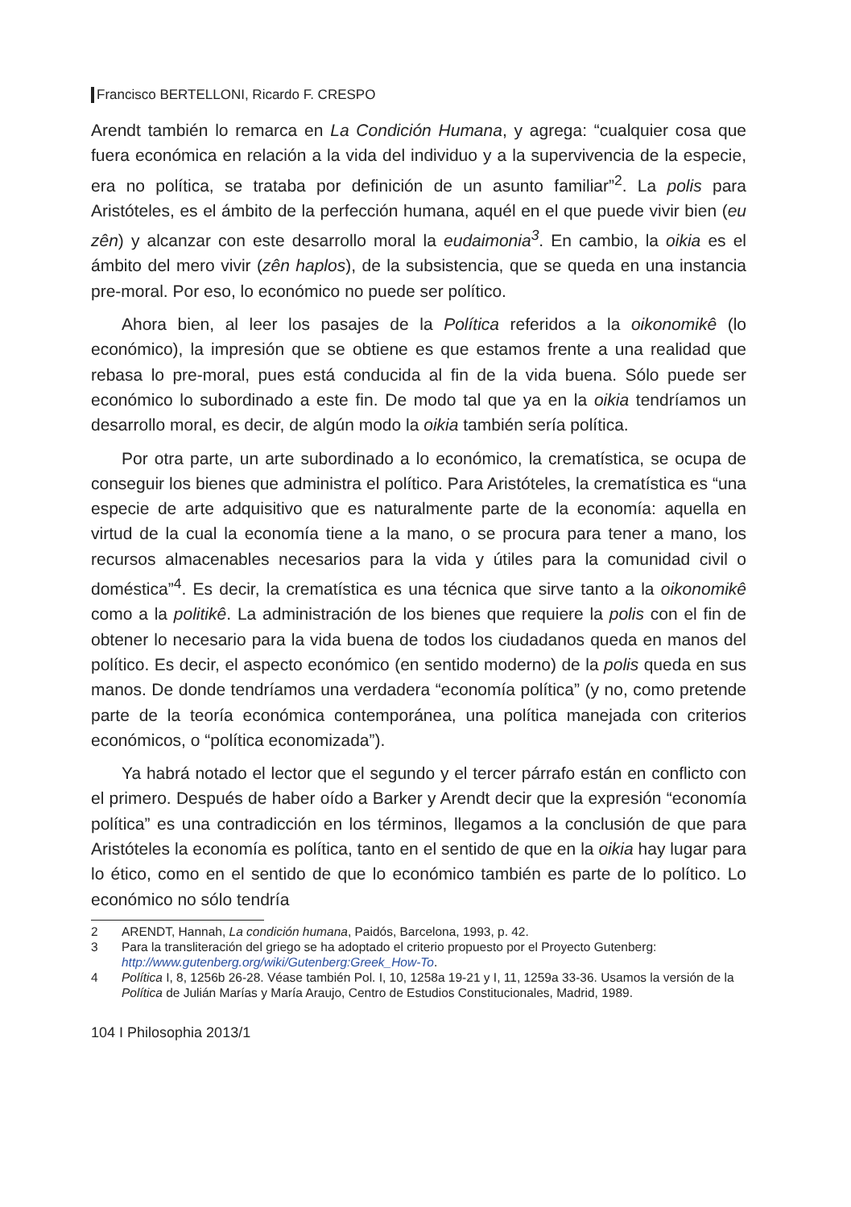Francisco BERTELLONI, Ricardo F. CRESPO
Arendt también lo remarca en La Condición Humana, y agrega: “cualquier cosa que fuera económica en relación a la vida del individuo y a la supervivencia de la especie, era no política, se trataba por definición de un asunto familiar”<sup>2</sup>. La polis para Aristóteles, es el ámbito de la perfección humana, aquél en el que puede vivir bien (eu zên) y alcanzar con este desarrollo moral la eudaimonia<sup>3</sup>. En cambio, la oikia es el ámbito del mero vivir (zên haplos), de la subsistencia, que se queda en una instancia pre-moral. Por eso, lo económico no puede ser político.
Ahora bien, al leer los pasajes de la Política referidos a la oikonomikê (lo económico), la impresión que se obtiene es que estamos frente a una realidad que rebasa lo pre-moral, pues está conducida al fin de la vida buena. Sólo puede ser económico lo subordinado a este fin. De modo tal que ya en la oikia tendríamos un desarrollo moral, es decir, de algún modo la oikia también sería política.
Por otra parte, un arte subordinado a lo económico, la crematística, se ocupa de conseguir los bienes que administra el político. Para Aristóteles, la crematística es “una especie de arte adquisitivo que es naturalmente parte de la economía: aquella en virtud de la cual la economía tiene a la mano, o se procura para tener a mano, los recursos almacenables necesarios para la vida y útiles para la comunidad civil o doméstica”<sup>4</sup>. Es decir, la crematística es una técnica que sirve tanto a la oikonomikê como a la politikê. La administración de los bienes que requiere la polis con el fin de obtener lo necesario para la vida buena de todos los ciudadanos queda en manos del político. Es decir, el aspecto económico (en sentido moderno) de la polis queda en sus manos. De donde tendríamos una verdadera “economía política” (y no, como pretende parte de la teoría económica contemporánea, una política manejada con criterios económicos, o “política economizada”).
Ya habrá notado el lector que el segundo y el tercer párrafo están en conflicto con el primero. Después de haber oído a Barker y Arendt decir que la expresión “economía política” es una contradicción en los términos, llegamos a la conclusión de que para Aristóteles la economía es política, tanto en el sentido de que en la oikia hay lugar para lo ético, como en el sentido de que lo económico también es parte de lo político. Lo económico no sólo tendría
2 ARENDT, Hannah, La condición humana, Paidós, Barcelona, 1993, p. 42.
3 Para la transliteración del griego se ha adoptado el criterio propuesto por el Proyecto Gutenberg: http://www.gutenberg.org/wiki/Gutenberg:Greek_How-To.
4 Política I, 8, 1256b 26-28. Véase también Pol. I, 10, 1258a 19-21 y I, 11, 1259a 33-36. Usamos la versión de la Política de Julián Marías y María Araujo, Centro de Estudios Constitucionales, Madrid, 1989.
104 I Philosophia 2013/1